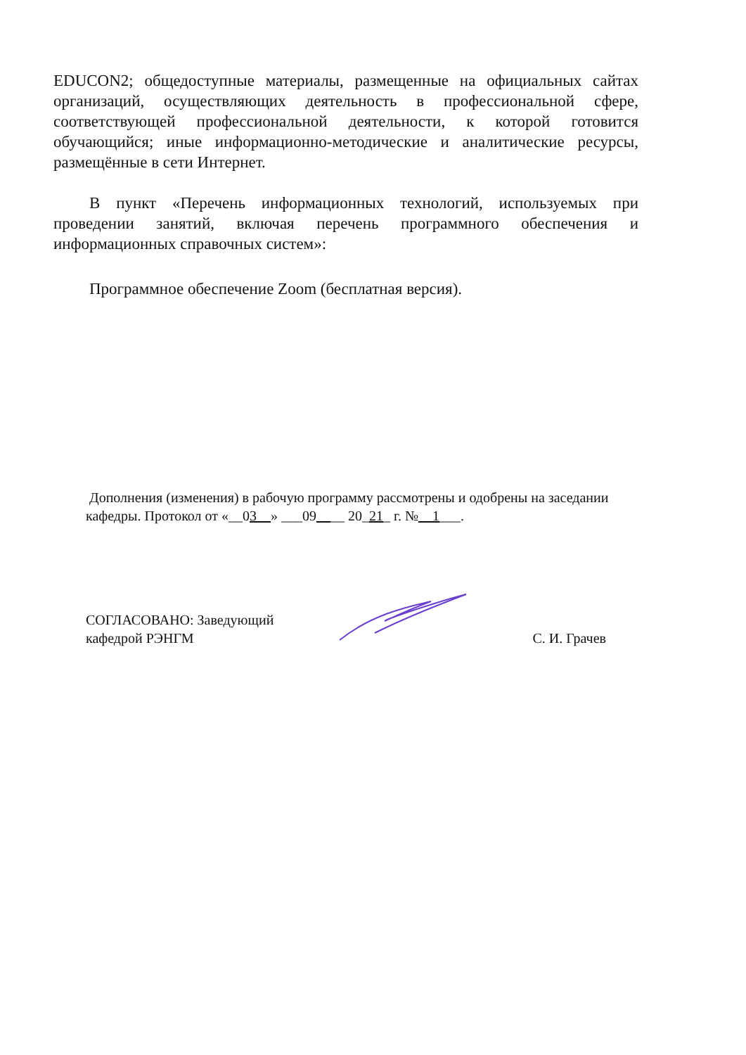EDUCON2; общедоступные материалы, размещенные на официальных сайтах организаций, осуществляющих деятельность в профессиональной сфере, соответствующей профессиональной деятельности, к которой готовится обучающийся; иные информационно-методические и аналитические ресурсы, размещённые в сети Интернет.
В пункт «Перечень информационных технологий, используемых при проведении занятий, включая перечень программного обеспечения и информационных справочных систем»:
Программное обеспечение Zoom (бесплатная версия).
Дополнения (изменения) в рабочую программу рассмотрены и одобрены на заседании кафедры. Протокол от «__03__» ___09____ 20_21_ г. №__1___.
СОГЛАСОВАНО: Заведующий
кафедрой РЭНГМ
С. И. Грачев